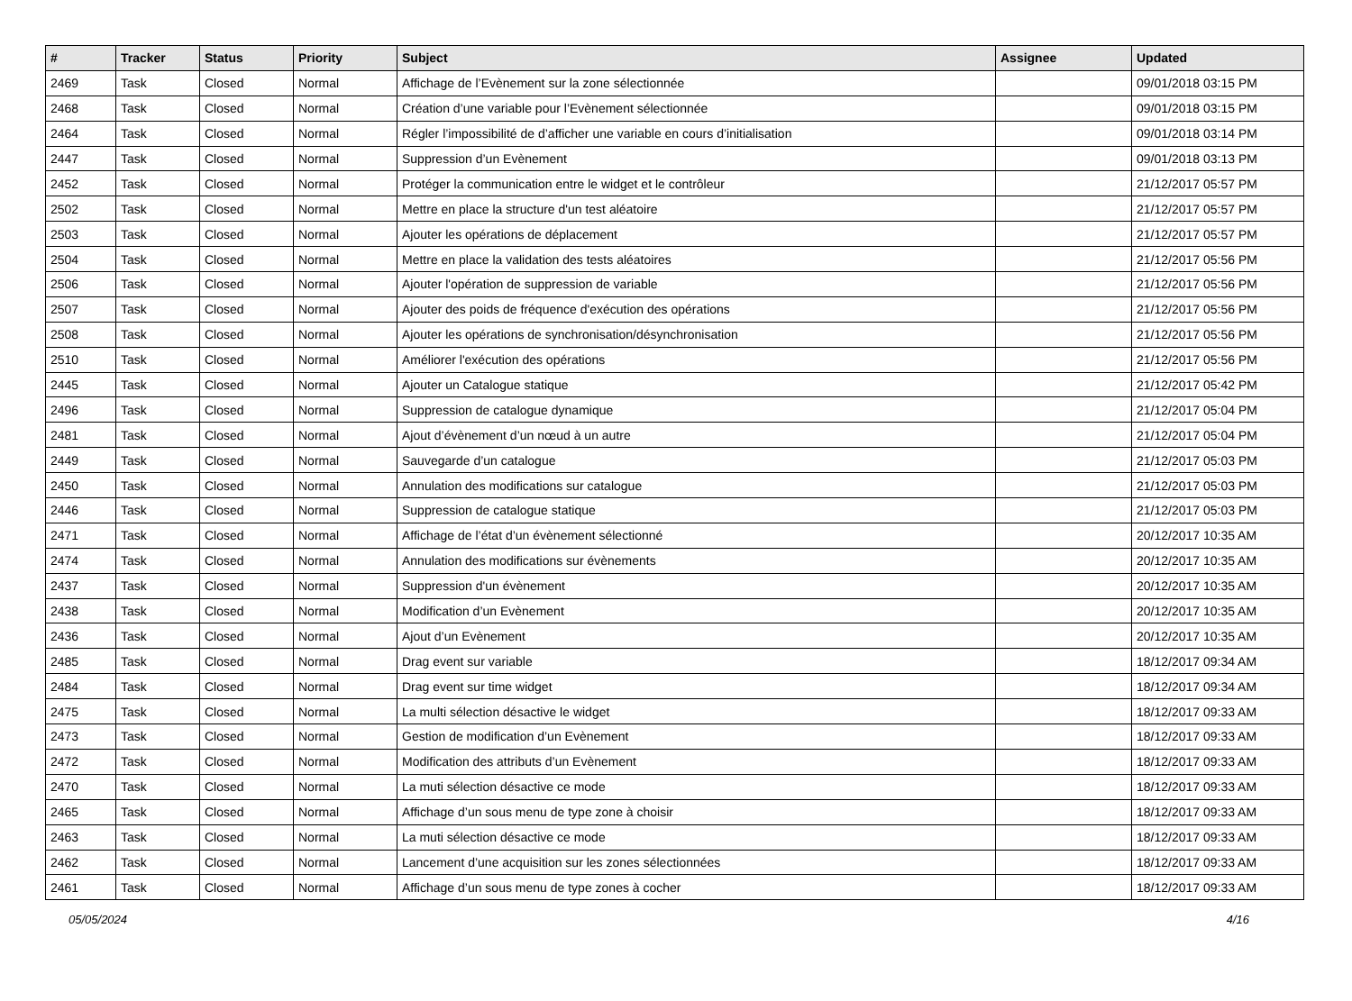| # | Tracker | Status | Priority | Subject | Assignee | Updated |
| --- | --- | --- | --- | --- | --- | --- |
| 2469 | Task | Closed | Normal | Affichage de l’Evènement sur la zone sélectionnée | | 09/01/2018 03:15 PM |
| 2468 | Task | Closed | Normal | Création d’une variable pour l’Evènement sélectionnée | | 09/01/2018 03:15 PM |
| 2464 | Task | Closed | Normal | Régler l’impossibilité de d’afficher une variable en cours d’initialisation | | 09/01/2018 03:14 PM |
| 2447 | Task | Closed | Normal | Suppression d’un Evènement | | 09/01/2018 03:13 PM |
| 2452 | Task | Closed | Normal | Protéger la communication entre le widget et le contrôleur | | 21/12/2017 05:57 PM |
| 2502 | Task | Closed | Normal | Mettre en place la structure d'un test aléatoire | | 21/12/2017 05:57 PM |
| 2503 | Task | Closed | Normal | Ajouter les opérations de déplacement | | 21/12/2017 05:57 PM |
| 2504 | Task | Closed | Normal | Mettre en place la validation des tests aléatoires | | 21/12/2017 05:56 PM |
| 2506 | Task | Closed | Normal | Ajouter l'opération de suppression de variable | | 21/12/2017 05:56 PM |
| 2507 | Task | Closed | Normal | Ajouter des poids de fréquence d'exécution des opérations | | 21/12/2017 05:56 PM |
| 2508 | Task | Closed | Normal | Ajouter les opérations de synchronisation/désynchronisation | | 21/12/2017 05:56 PM |
| 2510 | Task | Closed | Normal | Améliorer l'exécution des opérations | | 21/12/2017 05:56 PM |
| 2445 | Task | Closed | Normal | Ajouter un Catalogue statique | | 21/12/2017 05:42 PM |
| 2496 | Task | Closed | Normal | Suppression de catalogue dynamique | | 21/12/2017 05:04 PM |
| 2481 | Task | Closed | Normal | Ajout d’évènement d’un nœud à un autre | | 21/12/2017 05:04 PM |
| 2449 | Task | Closed | Normal | Sauvegarde d’un catalogue | | 21/12/2017 05:03 PM |
| 2450 | Task | Closed | Normal | Annulation des modifications sur catalogue | | 21/12/2017 05:03 PM |
| 2446 | Task | Closed | Normal | Suppression de catalogue statique | | 21/12/2017 05:03 PM |
| 2471 | Task | Closed | Normal | Affichage de l’état d’un évènement sélectionné | | 20/12/2017 10:35 AM |
| 2474 | Task | Closed | Normal | Annulation des modifications sur évènements | | 20/12/2017 10:35 AM |
| 2437 | Task | Closed | Normal | Suppression d'un évènement | | 20/12/2017 10:35 AM |
| 2438 | Task | Closed | Normal | Modification d’un Evènement | | 20/12/2017 10:35 AM |
| 2436 | Task | Closed | Normal | Ajout d’un Evènement | | 20/12/2017 10:35 AM |
| 2485 | Task | Closed | Normal | Drag event sur variable | | 18/12/2017 09:34 AM |
| 2484 | Task | Closed | Normal | Drag event sur time widget | | 18/12/2017 09:34 AM |
| 2475 | Task | Closed | Normal | La multi sélection désactive le widget | | 18/12/2017 09:33 AM |
| 2473 | Task | Closed | Normal | Gestion de modification d’un Evènement | | 18/12/2017 09:33 AM |
| 2472 | Task | Closed | Normal | Modification des attributs d’un Evènement | | 18/12/2017 09:33 AM |
| 2470 | Task | Closed | Normal | La muti sélection désactive ce mode | | 18/12/2017 09:33 AM |
| 2465 | Task | Closed | Normal | Affichage d’un sous menu de type zone à choisir | | 18/12/2017 09:33 AM |
| 2463 | Task | Closed | Normal | La muti sélection désactive ce mode | | 18/12/2017 09:33 AM |
| 2462 | Task | Closed | Normal | Lancement d’une acquisition sur les zones sélectionnées | | 18/12/2017 09:33 AM |
| 2461 | Task | Closed | Normal | Affichage d’un sous menu de type zones à cocher | | 18/12/2017 09:33 AM |
05/05/2024 4/16